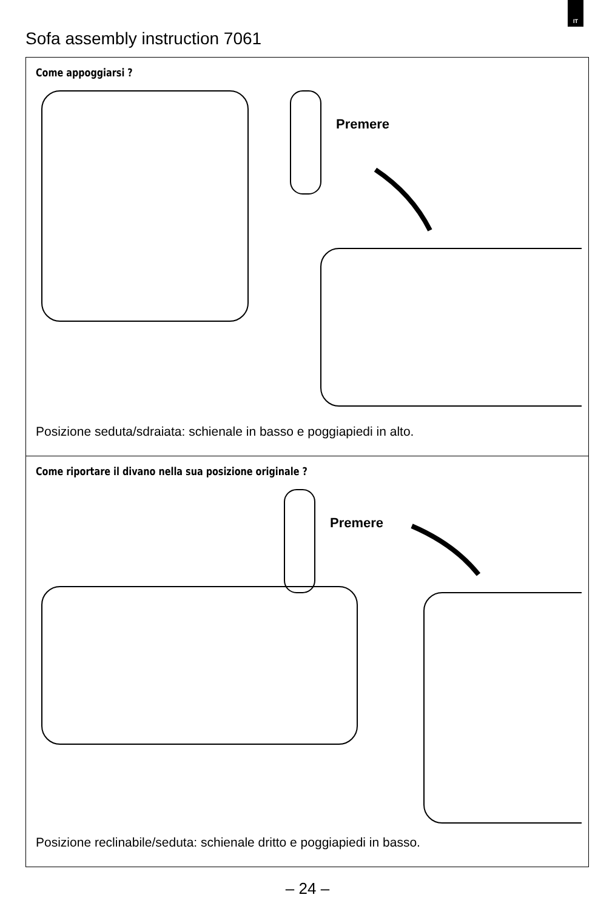IT
Sofa assembly instruction 7061
Come appoggiarsi ?
Premere
Posizione seduta/sdraiata: schienale in basso e poggiapiedi in alto.
Come riportare il divano nella sua posizione originale ?
Premere
Posizione reclinabile/seduta: schienale dritto e poggiapiedi in basso.
– 24 –